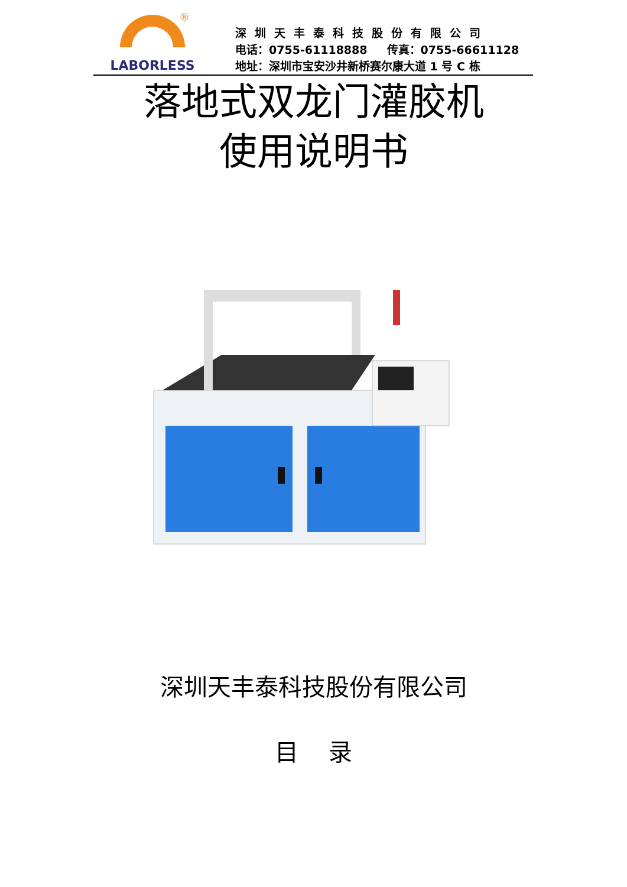®
LABORLESS
深圳天丰泰科技股份有限公司
电话：0755-61118888 传真：0755-66611128
地址：深圳市宝安沙井新桥赛尔康大道 1 号 C 栋
落地式双龙门灌胶机
使用说明书
深圳天丰泰科技股份有限公司
目 录